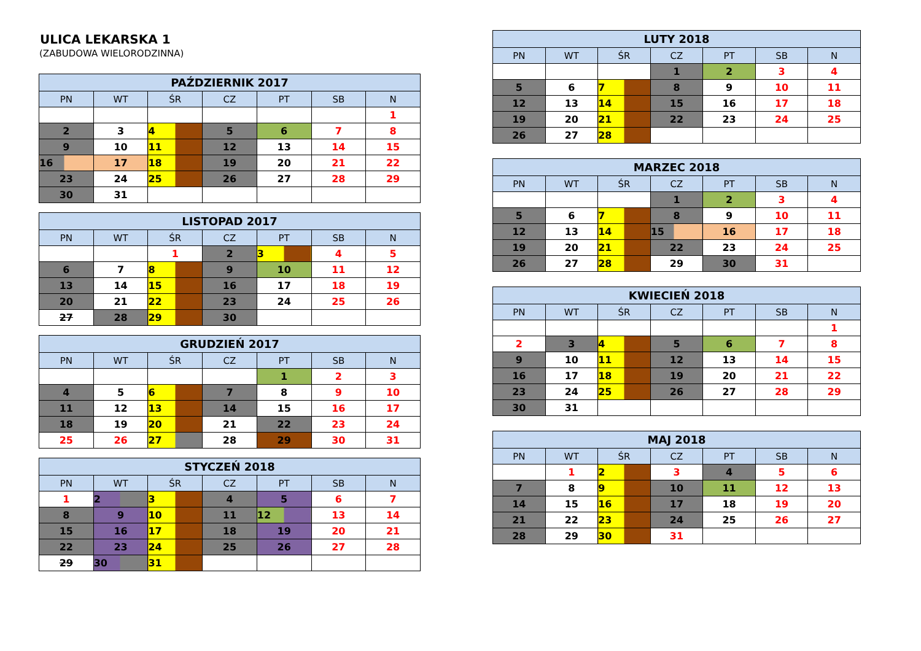ULICA LEKARSKA 1
(ZABUDOWA WIELORODZINNA)
| PAŹDZIERNIK 2017 | | | | | | |
| --- | --- | --- | --- | --- | --- | --- |
| PN | WT | ŚR | CZ | PT | SB | N |
| | | | | | | 1 |
| 2 | 3 | 4 | 5 | 6 | 7 | 8 |
| 9 | 10 | 11 | 12 | 13 | 14 | 15 |
| 16 | 17 | 18 | 19 | 20 | 21 | 22 |
| 23 | 24 | 25 | 26 | 27 | 28 | 29 |
| 30 | 31 | | | | | |
| LISTOPAD 2017 | | | | | | |
| --- | --- | --- | --- | --- | --- | --- |
| PN | WT | ŚR | CZ | PT | SB | N |
| | | 1 | 2 | 3 | 4 | 5 |
| 6 | 7 | 8 | 9 | 10 | 11 | 12 |
| 13 | 14 | 15 | 16 | 17 | 18 | 19 |
| 20 | 21 | 22 | 23 | 24 | 25 | 26 |
| 27 | 28 | 29 | 30 | | | |
| GRUDZIEŃ 2017 | | | | | | |
| --- | --- | --- | --- | --- | --- | --- |
| PN | WT | ŚR | CZ | PT | SB | N |
| | | | | 1 | 2 | 3 |
| 4 | 5 | 6 | 7 | 8 | 9 | 10 |
| 11 | 12 | 13 | 14 | 15 | 16 | 17 |
| 18 | 19 | 20 | 21 | 22 | 23 | 24 |
| 25 | 26 | 27 | 28 | 29 | 30 | 31 |
| STYCZEŃ 2018 | | | | | | |
| --- | --- | --- | --- | --- | --- | --- |
| PN | WT | ŚR | CZ | PT | SB | N |
| 1 | 2 | 3 | 4 | 5 | 6 | 7 |
| 8 | 9 | 10 | 11 | 12 | 13 | 14 |
| 15 | 16 | 17 | 18 | 19 | 20 | 21 |
| 22 | 23 | 24 | 25 | 26 | 27 | 28 |
| 29 | 30 | 31 | | | | |
| LUTY 2018 | | | | | | |
| --- | --- | --- | --- | --- | --- | --- |
| PN | WT | ŚR | CZ | PT | SB | N |
| | | | 1 | 2 | 3 | 4 |
| 5 | 6 | 7 | 8 | 9 | 10 | 11 |
| 12 | 13 | 14 | 15 | 16 | 17 | 18 |
| 19 | 20 | 21 | 22 | 23 | 24 | 25 |
| 26 | 27 | 28 | | | | |
| MARZEC 2018 | | | | | | |
| --- | --- | --- | --- | --- | --- | --- |
| PN | WT | ŚR | CZ | PT | SB | N |
| | | | 1 | 2 | 3 | 4 |
| 5 | 6 | 7 | 8 | 9 | 10 | 11 |
| 12 | 13 | 14 | 15 | 16 | 17 | 18 |
| 19 | 20 | 21 | 22 | 23 | 24 | 25 |
| 26 | 27 | 28 | 29 | 30 | 31 | |
| KWIECIEŃ 2018 | | | | | | |
| --- | --- | --- | --- | --- | --- | --- |
| PN | WT | ŚR | CZ | PT | SB | N |
| | | | | | | 1 |
| 2 | 3 | 4 | 5 | 6 | 7 | 8 |
| 9 | 10 | 11 | 12 | 13 | 14 | 15 |
| 16 | 17 | 18 | 19 | 20 | 21 | 22 |
| 23 | 24 | 25 | 26 | 27 | 28 | 29 |
| 30 | 31 | | | | | |
| MAJ 2018 | | | | | | |
| --- | --- | --- | --- | --- | --- | --- |
| PN | WT | ŚR | CZ | PT | SB | N |
| | 1 | 2 | 3 | 4 | 5 | 6 |
| 7 | 8 | 9 | 10 | 11 | 12 | 13 |
| 14 | 15 | 16 | 17 | 18 | 19 | 20 |
| 21 | 22 | 23 | 24 | 25 | 26 | 27 |
| 28 | 29 | 30 | 31 | | | |